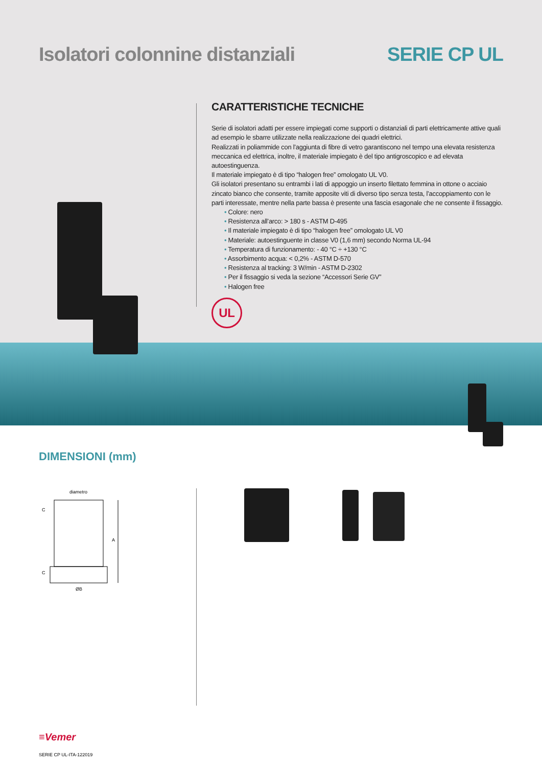Isolatori colonnine distanziali
SERIE CP UL
CARATTERISTICHE TECNICHE
Serie di isolatori adatti per essere impiegati come supporti o distanziali di parti elettricamente attive quali ad esempio le sbarre utilizzate nella realizzazione dei quadri elettrici.
Realizzati in poliammide con l’aggiunta di fibre di vetro garantiscono nel tempo una elevata resistenza meccanica ed elettrica, inoltre, il materiale impiegato è del tipo antigroscopico e ad elevata autoestinguenza.
Il materiale impiegato è di tipo “halogen free” omologato UL V0.
Gli isolatori presentano su entrambi i lati di appoggio un inserto filettato femmina in ottone o acciaio zincato bianco che consente, tramite apposite viti di diverso tipo senza testa, l’accoppiamento con le parti interessate, mentre nella parte bassa è presente una fascia esagonale che ne consente il fissaggio.
• Colore: nero
• Resistenza all’arco: > 180 s - ASTM D-495
• Il materiale impiegato è di tipo “halogen free” omologato UL V0
• Materiale: autoestinguente in classe V0 (1,6 mm) secondo Norma UL-94
• Temperatura di funzionamento: - 40 °C ÷ +130 °C
• Assorbimento acqua: < 0,2% - ASTM D-570
• Resistenza al tracking: 3 W/min - ASTM D-2302
• Per il fissaggio si veda la sezione “Accessori Serie GV”
• Halogen free
UL
DIMENSIONI (mm)
diametro
A
C
C
ØB
≡Vemer
SERIE CP UL-ITA-122019